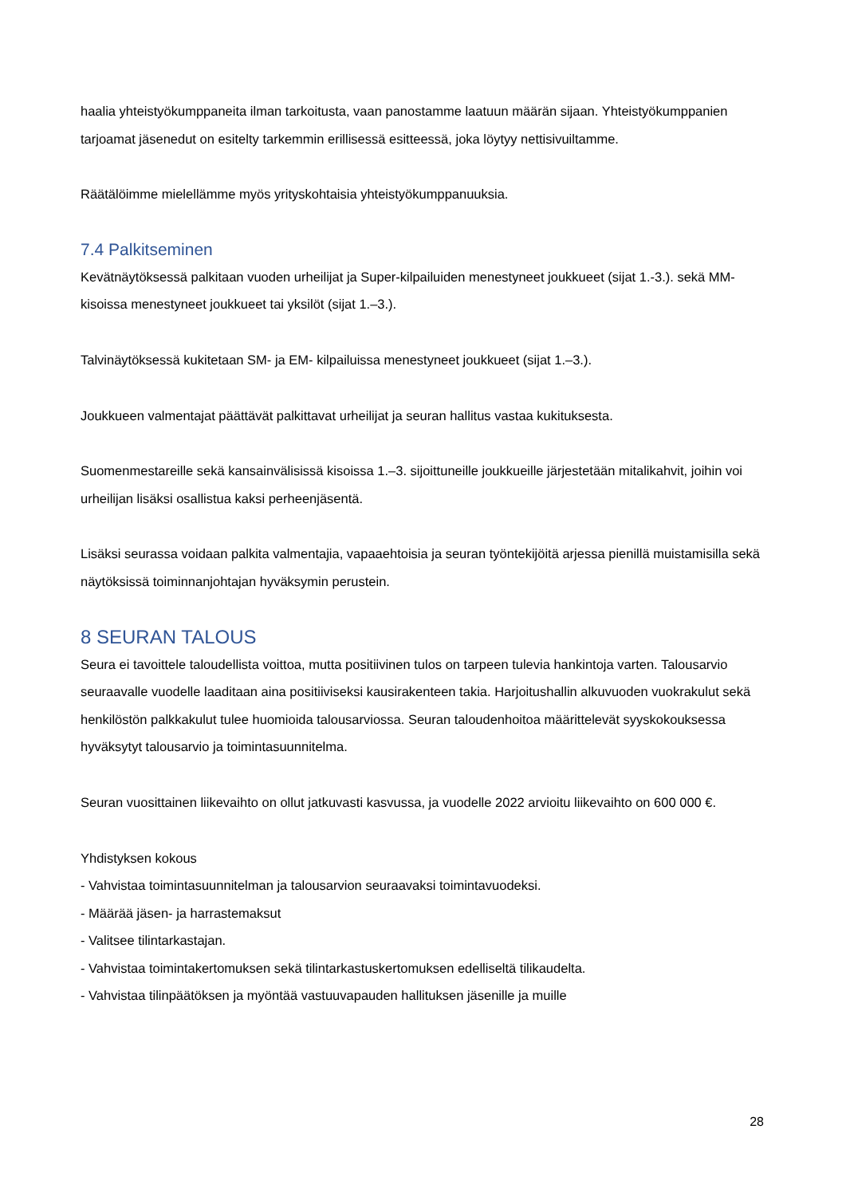haalia yhteistyökumppaneita ilman tarkoitusta, vaan panostamme laatuun määrän sijaan. Yhteistyökumppanien tarjoamat jäsenedut on esitelty tarkemmin erillisessä esitteessä, joka löytyy nettisivuiltamme.
Räätälöimme mielellämme myös yrityskohtaisia yhteistyökumppanuuksia.
7.4 Palkitseminen
Kevätnäytöksessä palkitaan vuoden urheilijat ja Super-kilpailuiden menestyneet joukkueet (sijat 1.-3.). sekä MM-kisoissa menestyneet joukkueet tai yksilöt (sijat 1.–3.).
Talvinäytöksessä kukitetaan SM- ja EM- kilpailuissa menestyneet joukkueet (sijat 1.–3.).
Joukkueen valmentajat päättävät palkittavat urheilijat ja seuran hallitus vastaa kukituksesta.
Suomenmestareille sekä kansainvälisissä kisoissa 1.–3. sijoittuneille joukkueille järjestetään mitalikahvit, joihin voi urheilijan lisäksi osallistua kaksi perheenjäsentä.
Lisäksi seurassa voidaan palkita valmentajia, vapaaehtoisia ja seuran työntekijöitä arjessa pienillä muistamisilla sekä näytöksissä toiminnanjohtajan hyväksymin perustein.
8 SEURAN TALOUS
Seura ei tavoittele taloudellista voittoa, mutta positiivinen tulos on tarpeen tulevia hankintoja varten. Talousarvio seuraavalle vuodelle laaditaan aina positiiviseksi kausirakenteen takia. Harjoitushallin alkuvuoden vuokrakulut sekä henkilöstön palkkakulut tulee huomioida talousarviossa. Seuran taloudenhoitoa määrittelevät syyskokouksessa hyväksytyt talousarvio ja toimintasuunnitelma.
Seuran vuosittainen liikevaihto on ollut jatkuvasti kasvussa, ja vuodelle 2022 arvioitu liikevaihto on 600 000 €.
Yhdistyksen kokous
- Vahvistaa toimintasuunnitelman ja talousarvion seuraavaksi toimintavuodeksi.
- Määrää jäsen- ja harrastemaksut
- Valitsee tilintarkastajan.
- Vahvistaa toimintakertomuksen sekä tilintarkastuskertomuksen edelliseltä tilikaudelta.
- Vahvistaa tilinpäätöksen ja myöntää vastuuvapauden hallituksen jäsenille ja muille
28